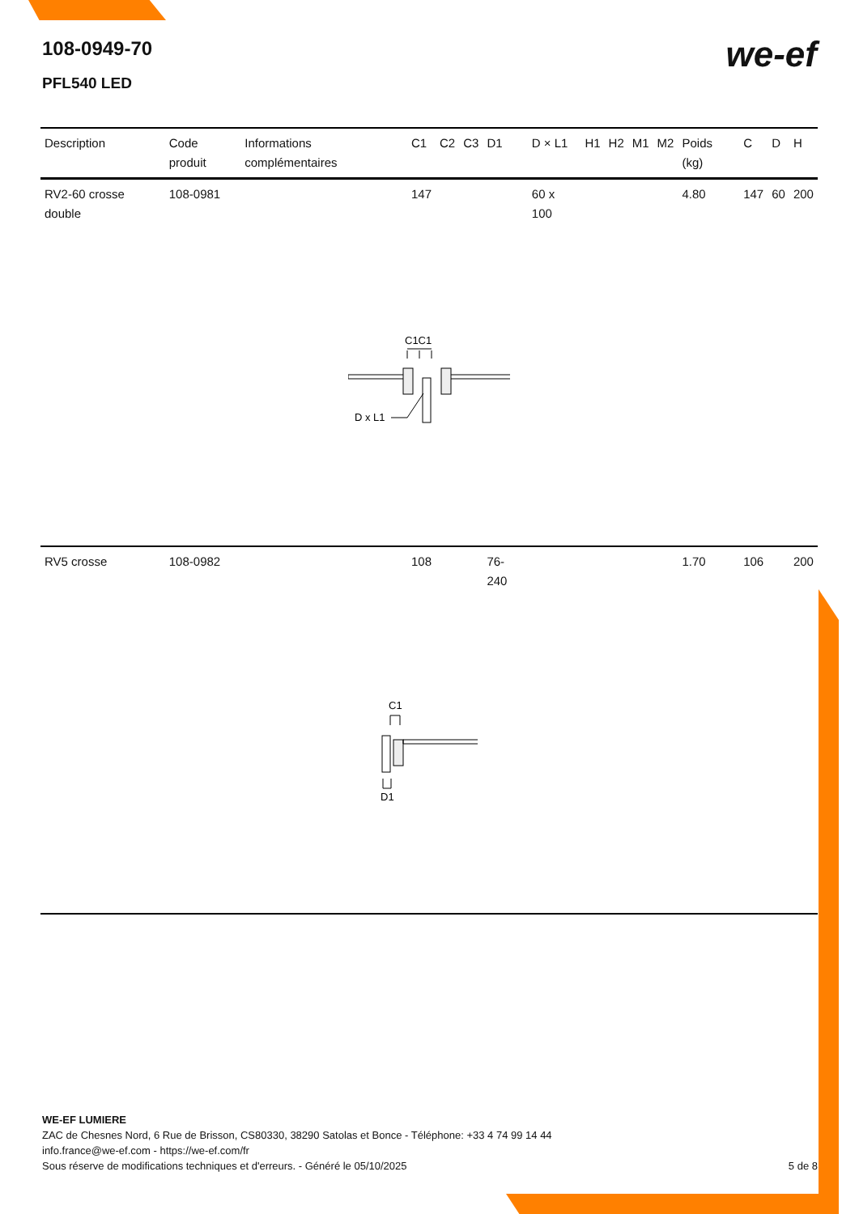108-0949-70
PFL540 LED
we-ef
| Description | Code produit | Informations complémentaires | C1 | C2 | C3 | D1 | D × L1 | H1 | H2 | M1 | M2 | Poids (kg) | C | D | H |
| --- | --- | --- | --- | --- | --- | --- | --- | --- | --- | --- | --- | --- | --- | --- | --- |
| RV2-60 crosse double | 108-0981 | | 147 | | | | 60 x 100 | | | | | 4.80 | 147 | 60 | 200 |
| C1C1 D x L1 | | | | | | | | | | | | | | | |
| RV5 crosse | 108-0982 | | 108 | | | 76-240 | | | | | | 1.70 | 106 | | 200 |
| C1 D1 | | | | | | | | | | | | | | | |
WE-EF LUMIERE
ZAC de Chesnes Nord, 6 Rue de Brisson, CS80330, 38290 Satolas et Bonce - Téléphone: +33 4 74 99 14 44
info.france@we-ef.com - https://we-ef.com/fr
Sous réserve de modifications techniques et d'erreurs. - Généré le 05/10/2025 5 de 8